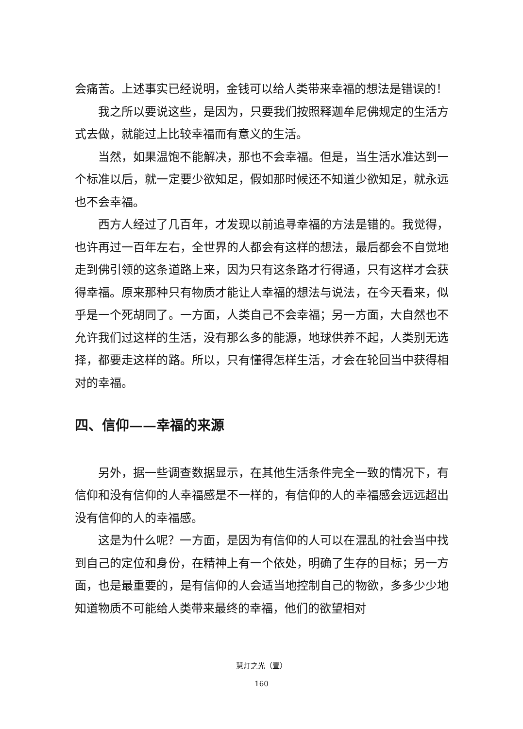会痛苦。上述事实已经说明，金钱可以给人类带来幸福的想法是错误的！
我之所以要说这些，是因为，只要我们按照释迦牟尼佛规定的生活方式去做，就能过上比较幸福而有意义的生活。
当然，如果温饱不能解决，那也不会幸福。但是，当生活水准达到一个标准以后，就一定要少欲知足，假如那时候还不知道少欲知足，就永远也不会幸福。
西方人经过了几百年，才发现以前追寻幸福的方法是错的。我觉得，也许再过一百年左右，全世界的人都会有这样的想法，最后都会不自觉地走到佛引领的这条道路上来，因为只有这条路才行得通，只有这样才会获得幸福。原来那种只有物质才能让人幸福的想法与说法，在今天看来，似乎是一个死胡同了。一方面，人类自己不会幸福；另一方面，大自然也不允许我们过这样的生活，没有那么多的能源，地球供养不起，人类别无选择，都要走这样的路。所以，只有懂得怎样生活，才会在轮回当中获得相对的幸福。
四、信仰——幸福的来源
另外，据一些调查数据显示，在其他生活条件完全一致的情况下，有信仰和没有信仰的人幸福感是不一样的，有信仰的人的幸福感会远远超出没有信仰的人的幸福感。
这是为什么呢？一方面，是因为有信仰的人可以在混乱的社会当中找到自己的定位和身份，在精神上有一个依处，明确了生存的目标；另一方面，也是最重要的，是有信仰的人会适当地控制自己的物欲，多多少少地知道物质不可能给人类带来最终的幸福，他们的欲望相对
慧灯之光（壹）
160